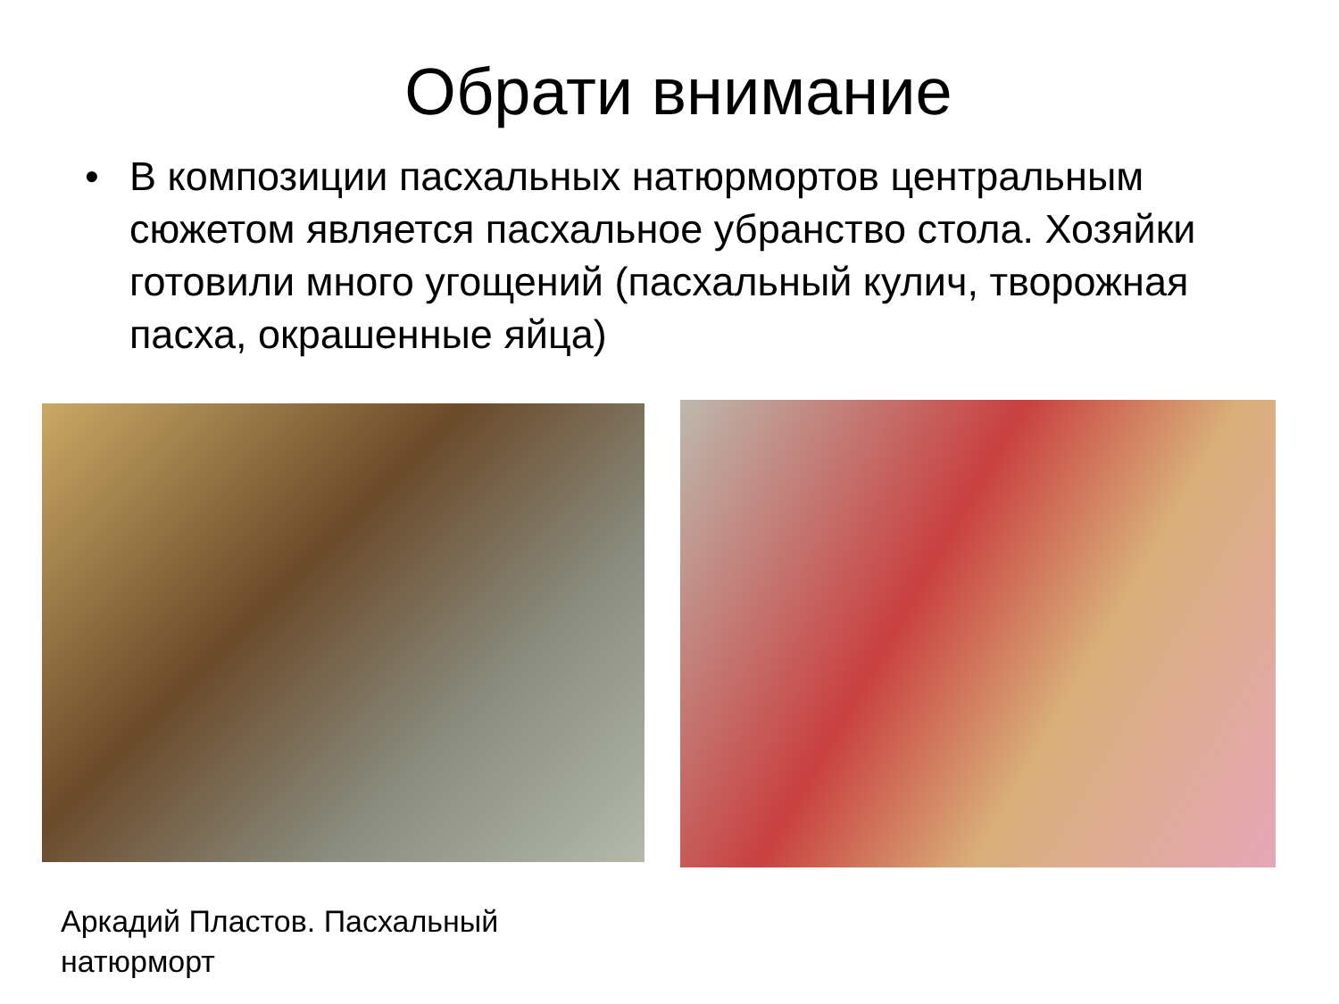Обрати внимание
• В композиции пасхальных натюрмортов центральным сюжетом является пасхальное убранство стола. Хозяйки готовили много угощений (пасхальный кулич, творожная пасха, окрашенные яйца)
Аркадий Пластов. Пасхальный
натюрморт